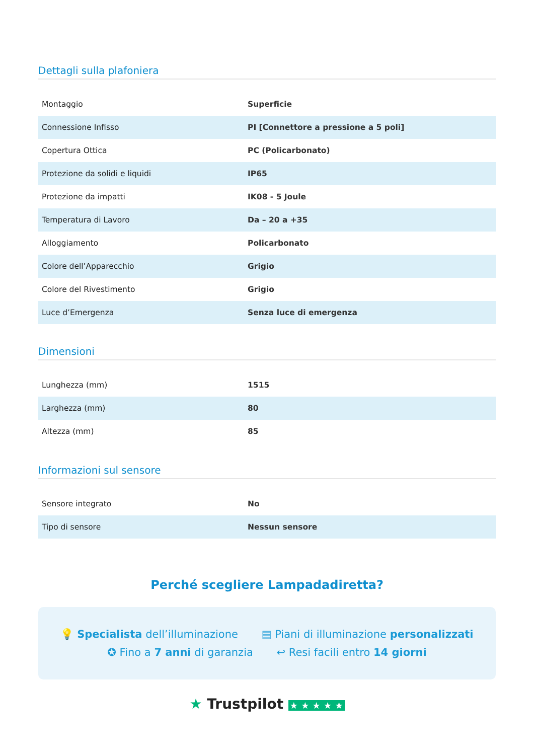Dettagli sulla plafoniera
| Montaggio | Superficie |
| Connessione Infisso | PI [Connettore a pressione a 5 poli] |
| Copertura Ottica | PC (Policarbonato) |
| Protezione da solidi e liquidi | IP65 |
| Protezione da impatti | IK08 - 5 Joule |
| Temperatura di Lavoro | Da – 20 a +35 |
| Alloggiamento | Policarbonato |
| Colore dell’Apparecchio | Grigio |
| Colore del Rivestimento | Grigio |
| Luce d’Emergenza | Senza luce di emergenza |
Dimensioni
| Lunghezza (mm) | 1515 |
| Larghezza (mm) | 80 |
| Altezza (mm) | 85 |
Informazioni sul sensore
| Sensore integrato | No |
| Tipo di sensore | Nessun sensore |
Perché scegliere Lampadadiretta?
💡 Specialista dell’illuminazione ▤ Piani di illuminazione personalizzati
✪ Fino a 7 anni di garanzia ↩ Resi facili entro 14 giorni
★ Trustpilot ★ ★ ★ ★ ★